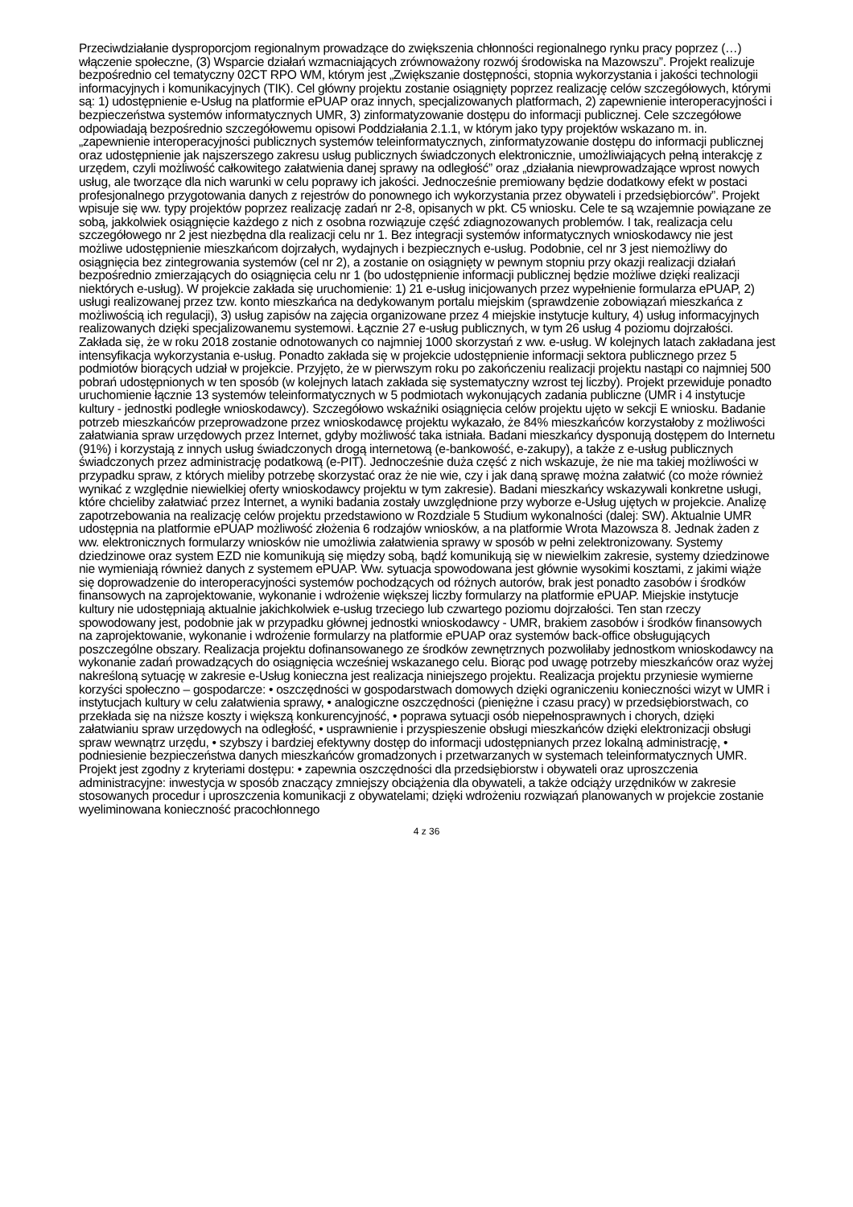Przeciwdziałanie dysproporcjom regionalnym prowadzące do zwiększenia chłonności regionalnego rynku pracy poprzez (…) włączenie społeczne, (3) Wsparcie działań wzmacniających zrównoważony rozwój środowiska na Mazowszu”. Projekt realizuje bezpośrednio cel tematyczny 02CT RPO WM, którym jest „Zwiększanie dostępności, stopnia wykorzystania i jakości technologii informacyjnych i komunikacyjnych (TIK). Cel główny projektu zostanie osiągnięty poprzez realizację celów szczegółowych, którymi są: 1) udostępnienie e-Usług na platformie ePUAP oraz innych, specjalizowanych platformach, 2) zapewnienie interoperacyjności i bezpieczeństwa systemów informatycznych UMR, 3) zinformatyzowanie dostępu do informacji publicznej. Cele szczegółowe odpowiadają bezpośrednio szczegółowemu opisowi Poddziałania 2.1.1, w którym jako typy projektów wskazano m. in. „zapewnienie interoperacyjności publicznych systemów teleinformatycznych, zinformatyzowanie dostępu do informacji publicznej oraz udostępnienie jak najszerszego zakresu usług publicznych świadczonych elektronicznie, umożliwiających pełną interakcję z urzędem, czyli możliwość całkowitego załatwienia danej sprawy na odległość” oraz „działania niewprowadzające wprost nowych usług, ale tworzące dla nich warunki w celu poprawy ich jakości. Jednocześnie premiowany będzie dodatkowy efekt w postaci profesjonalnego przygotowania danych z rejestrów do ponownego ich wykorzystania przez obywateli i przedsiębiorców”. Projekt wpisuje się ww. typy projektów poprzez realizację zadań nr 2-8, opisanych w pkt. C5 wniosku. Cele te są wzajemnie powiązane ze sobą, jakkolwiek osiągnięcie każdego z nich z osobna rozwiązuje część zdiagnozowanych problemów. I tak, realizacja celu szczegółowego nr 2 jest niezbędna dla realizacji celu nr 1. Bez integracji systemów informatycznych wnioskodawcy nie jest możliwe udostępnienie mieszkańcom dojrzałych, wydajnych i bezpiecznych e-usług. Podobnie, cel nr 3 jest niemożliwy do osiągnięcia bez zintegrowania systemów (cel nr 2), a zostanie on osiągnięty w pewnym stopniu przy okazji realizacji działań bezpośrednio zmierzających do osiągnięcia celu nr 1 (bo udostępnienie informacji publicznej będzie możliwe dzięki realizacji niektórych e-usług). W projekcie zakłada się uruchomienie: 1) 21 e-usług inicjowanych przez wypełnienie formularza ePUAP, 2) usługi realizowanej przez tzw. konto mieszkańca na dedykowanym portalu miejskim (sprawdzenie zobowiązań mieszkańca z możliwością ich regulacji), 3) usług zapisów na zajęcia organizowane przez 4 miejskie instytucje kultury, 4) usług informacyjnych realizowanych dzięki specjalizowanemu systemowi. Łącznie 27 e-usług publicznych, w tym 26 usług 4 poziomu dojrzałości. Zakłada się, że w roku 2018 zostanie odnotowanych co najmniej 1000 skorzystań z ww. e-usług. W kolejnych latach zakładana jest intensyfikacja wykorzystania e-usług. Ponadto zakłada się w projekcie udostępnienie informacji sektora publicznego przez 5 podmiotów biorących udział w projekcie. Przyjęto, że w pierwszym roku po zakończeniu realizacji projektu nastąpi co najmniej 500 pobrań udostępnionych w ten sposób (w kolejnych latach zakłada się systematyczny wzrost tej liczby). Projekt przewiduje ponadto uruchomienie łącznie 13 systemów teleinformatycznych w 5 podmiotach wykonujących zadania publiczne (UMR i 4 instytucje kultury - jednostki podległe wnioskodawcy). Szczegółowo wskaźniki osiągnięcia celów projektu ujęto w sekcji E wniosku. Badanie potrzeb mieszkańców przeprowadzone przez wnioskodawcę projektu wykazało, że 84% mieszkańców korzystałoby z możliwości załatwiania spraw urzędowych przez Internet, gdyby możliwość taka istniała. Badani mieszkańcy dysponują dostępem do Internetu (91%) i korzystają z innych usług świadczonych drogą internetową (e-bankowość, e-zakupy), a także z e-usług publicznych świadczonych przez administrację podatkową (e-PIT). Jednocześnie duża część z nich wskazuje, że nie ma takiej możliwości w przypadku spraw, z których mieliby potrzebę skorzystać oraz że nie wie, czy i jak daną sprawę można załatwić (co może również wynikać z względnie niewielkiej oferty wnioskodawcy projektu w tym zakresie). Badani mieszkańcy wskazywali konkretne usługi, które chcieliby załatwiać przez Internet, a wyniki badania zostały uwzględnione przy wyborze e-Usług ujętych w projekcie. Analizę zapotrzebowania na realizację celów projektu przedstawiono w Rozdziale 5 Studium wykonalności (dalej: SW). Aktualnie UMR udostępnia na platformie ePUAP możliwość złożenia 6 rodzajów wniosków, a na platformie Wrota Mazowsza 8. Jednak żaden z ww. elektronicznych formularzy wniosków nie umożliwia załatwienia sprawy w sposób w pełni zelektronizowany. Systemy dziedzinowe oraz system EZD nie komunikują się między sobą, bądź komunikują się w niewielkim zakresie, systemy dziedzinowe nie wymieniają również danych z systemem ePUAP. Ww. sytuacja spowodowana jest głównie wysokimi kosztami, z jakimi wiąże się doprowadzenie do interoperacyjności systemów pochodzących od różnych autorów, brak jest ponadto zasobów i środków finansowych na zaprojektowanie, wykonanie i wdrożenie większej liczby formularzy na platformie ePUAP. Miejskie instytucje kultury nie udostępniają aktualnie jakichkolwiek e-usług trzeciego lub czwartego poziomu dojrzałości. Ten stan rzeczy spowodowany jest, podobnie jak w przypadku głównej jednostki wnioskodawcy - UMR, brakiem zasobów i środków finansowych na zaprojektowanie, wykonanie i wdrożenie formularzy na platformie ePUAP oraz systemów back-office obsługujących poszczególne obszary. Realizacja projektu dofinansowanego ze środków zewnętrznych pozwoliłaby jednostkom wnioskodawcy na wykonanie zadań prowadzących do osiągnięcia wcześniej wskazanego celu. Biorąc pod uwagę potrzeby mieszkańców oraz wyżej nakreśloną sytuację w zakresie e-Usług konieczna jest realizacja niniejszego projektu. Realizacja projektu przyniesie wymierne korzyści społeczno – gospodarcze: • oszczędności w gospodarstwach domowych dzięki ograniczeniu konieczności wizyt w UMR i instytucjach kultury w celu załatwienia sprawy, • analogiczne oszczędności (pieniężne i czasu pracy) w przedsiębiorstwach, co przekłada się na niższe koszty i większą konkurencyjność, • poprawa sytuacji osób niepełnosprawnych i chorych, dzięki załatwianiu spraw urzędowych na odległość, • usprawnienie i przyspieszenie obsługi mieszkańców dzięki elektronizacji obsługi spraw wewnątrz urzędu, • szybszy i bardziej efektywny dostęp do informacji udostępnianych przez lokalną administrację, • podniesienie bezpieczeństwa danych mieszkańców gromadzonych i przetwarzanych w systemach teleinformatycznych UMR. Projekt jest zgodny z kryteriami dostępu: • zapewnia oszczędności dla przedsiębiorstw i obywateli oraz uproszczenia administracyjne: inwestycja w sposób znaczący zmniejszy obciążenia dla obywateli, a także odciąży urzędników w zakresie stosowanych procedur i uproszczenia komunikacji z obywatelami; dzięki wdrożeniu rozwiązań planowanych w projekcie zostanie wyeliminowana konieczność pracochłonnego
4 z 36